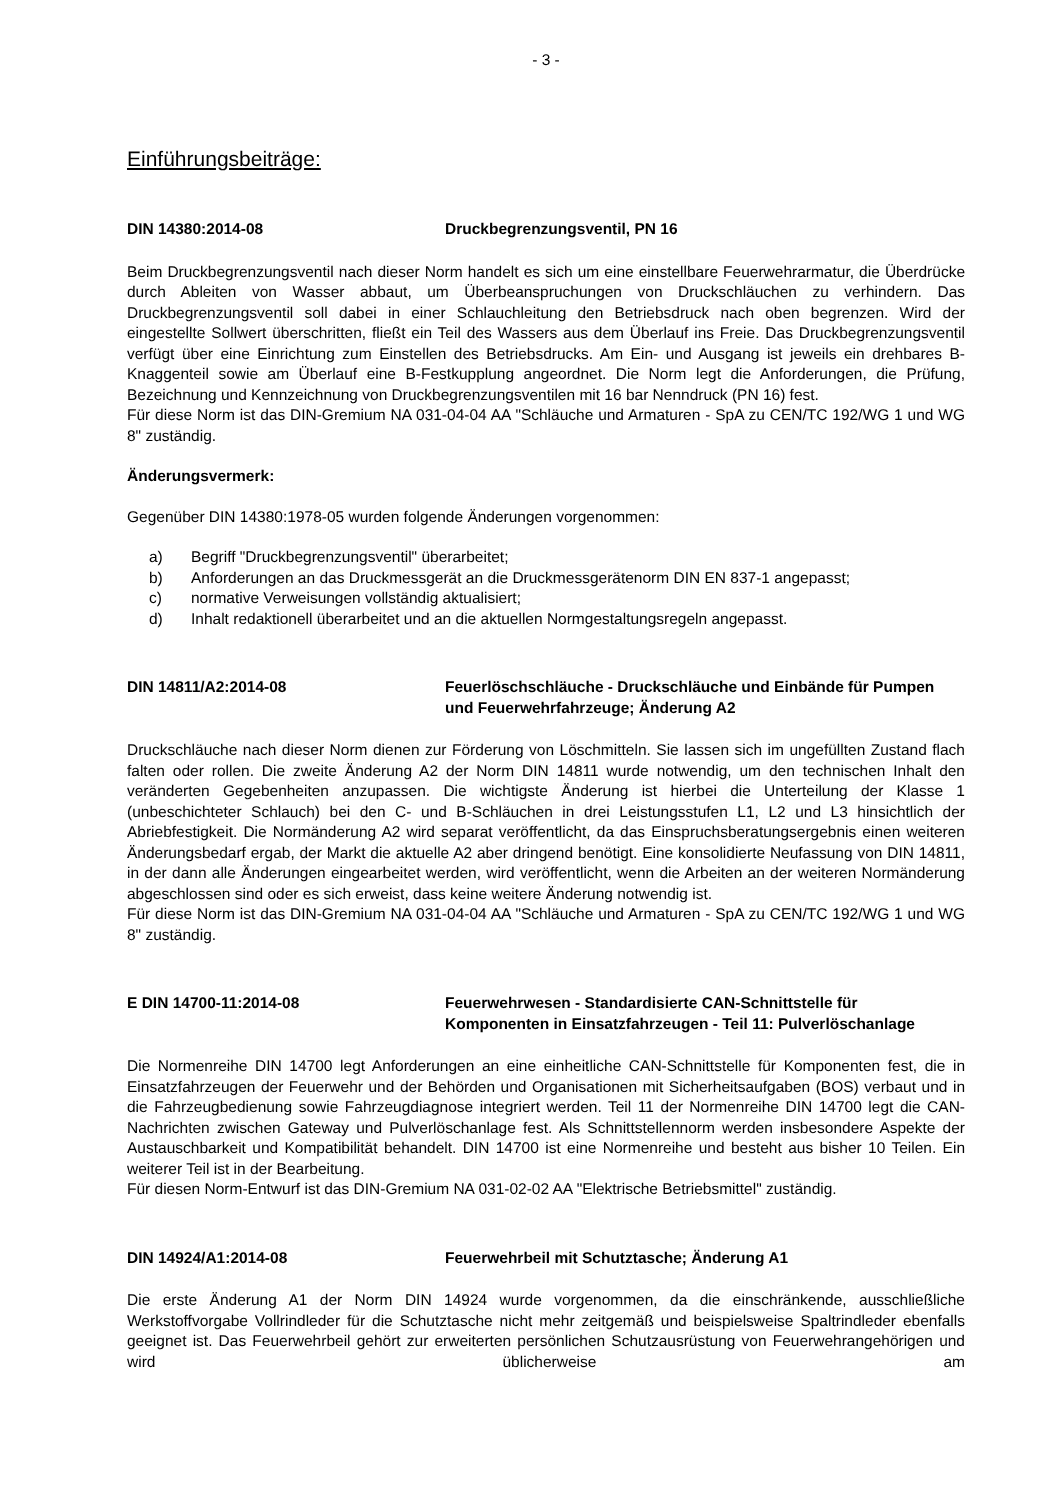- 3 -
Einführungsbeiträge:
DIN 14380:2014-08 Druckbegrenzungsventil, PN 16
Beim Druckbegrenzungsventil nach dieser Norm handelt es sich um eine einstellbare Feuerwehrarmatur, die Überdrücke durch Ableiten von Wasser abbaut, um Überbeanspruchungen von Druckschläuchen zu verhindern. Das Druckbegrenzungsventil soll dabei in einer Schlauchleitung den Betriebsdruck nach oben begrenzen. Wird der eingestellte Sollwert überschritten, fließt ein Teil des Wassers aus dem Überlauf ins Freie. Das Druckbegrenzungsventil verfügt über eine Einrichtung zum Einstellen des Betriebsdrucks. Am Ein- und Ausgang ist jeweils ein drehbares B-Knaggenteil sowie am Überlauf eine B-Festkupplung angeordnet. Die Norm legt die Anforderungen, die Prüfung, Bezeichnung und Kennzeichnung von Druckbegrenzungsventilen mit 16 bar Nenndruck (PN 16) fest.
Für diese Norm ist das DIN-Gremium NA 031-04-04 AA "Schläuche und Armaturen - SpA zu CEN/TC 192/WG 1 und WG 8" zuständig.
Änderungsvermerk:
Gegenüber DIN 14380:1978-05 wurden folgende Änderungen vorgenommen:
a) Begriff "Druckbegrenzungsventil" überarbeitet;
b) Anforderungen an das Druckmessgerät an die Druckmessgerätenorm DIN EN 837-1 angepasst;
c) normative Verweisungen vollständig aktualisiert;
d) Inhalt redaktionell überarbeitet und an die aktuellen Normgestaltungsregeln angepasst.
DIN 14811/A2:2014-08 Feuerlöschschläuche - Druckschläuche und Einbände für Pumpen und Feuerwehrfahrzeuge; Änderung A2
Druckschläuche nach dieser Norm dienen zur Förderung von Löschmitteln. Sie lassen sich im ungefüllten Zustand flach falten oder rollen. Die zweite Änderung A2 der Norm DIN 14811 wurde notwendig, um den technischen Inhalt den veränderten Gegebenheiten anzupassen. Die wichtigste Änderung ist hierbei die Unterteilung der Klasse 1 (unbeschichteter Schlauch) bei den C- und B-Schläuchen in drei Leistungsstufen L1, L2 und L3 hinsichtlich der Abriebfestigkeit. Die Normänderung A2 wird separat veröffentlicht, da das Einspruchsberatungsergebnis einen weiteren Änderungsbedarf ergab, der Markt die aktuelle A2 aber dringend benötigt. Eine konsolidierte Neufassung von DIN 14811, in der dann alle Änderungen eingearbeitet werden, wird veröffentlicht, wenn die Arbeiten an der weiteren Normänderung abgeschlossen sind oder es sich erweist, dass keine weitere Änderung notwendig ist.
Für diese Norm ist das DIN-Gremium NA 031-04-04 AA "Schläuche und Armaturen - SpA zu CEN/TC 192/WG 1 und WG 8" zuständig.
E DIN 14700-11:2014-08 Feuerwehrwesen - Standardisierte CAN-Schnittstelle für Komponenten in Einsatzfahrzeugen - Teil 11: Pulverlöschanlage
Die Normenreihe DIN 14700 legt Anforderungen an eine einheitliche CAN-Schnittstelle für Komponenten fest, die in Einsatzfahrzeugen der Feuerwehr und der Behörden und Organisationen mit Sicherheitsaufgaben (BOS) verbaut und in die Fahrzeugbedienung sowie Fahrzeugdiagnose integriert werden. Teil 11 der Normenreihe DIN 14700 legt die CAN-Nachrichten zwischen Gateway und Pulverlöschanlage fest. Als Schnittstellennorm werden insbesondere Aspekte der Austauschbarkeit und Kompatibilität behandelt. DIN 14700 ist eine Normenreihe und besteht aus bisher 10 Teilen. Ein weiterer Teil ist in der Bearbeitung.
Für diesen Norm-Entwurf ist das DIN-Gremium NA 031-02-02 AA "Elektrische Betriebsmittel" zuständig.
DIN 14924/A1:2014-08 Feuerwehrbeil mit Schutztasche; Änderung A1
Die erste Änderung A1 der Norm DIN 14924 wurde vorgenommen, da die einschränkende, ausschließliche Werkstoffvorgabe Vollrindleder für die Schutztasche nicht mehr zeitgemäß und beispielsweise Spaltrindleder ebenfalls geeignet ist. Das Feuerwehrbeil gehört zur erweiterten persönlichen Schutzausrüstung von Feuerwehrangehörigen und wird üblicherweise am